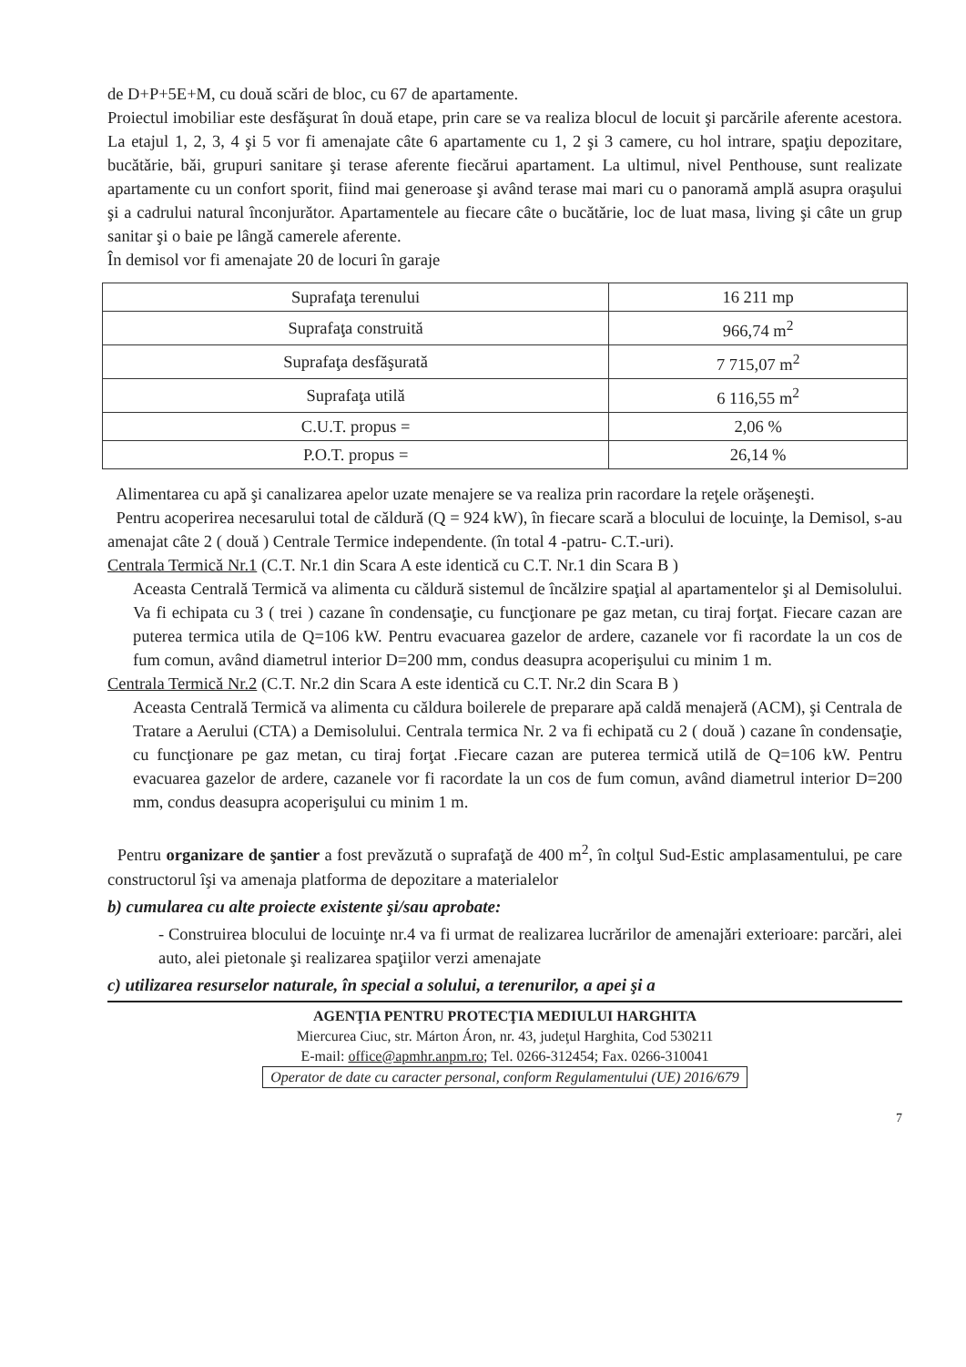de D+P+5E+M, cu două scări de bloc, cu 67 de apartamente.
Proiectul imobiliar este desfăşurat în două etape, prin care se va realiza blocul de locuit şi parcările aferente acestora. La etajul 1, 2, 3, 4 şi 5 vor fi amenajate câte 6 apartamente cu 1, 2 şi 3 camere, cu hol intrare, spaţiu depozitare, bucătărie, băi, grupuri sanitare şi terase aferente fiecărui apartament. La ultimul, nivel Penthouse, sunt realizate apartamente cu un confort sporit, fiind mai generoase şi având terase mai mari cu o panoramă amplă asupra oraşului şi a cadrului natural înconjurător. Apartamentele au fiecare câte o bucătărie, loc de luat masa, living şi câte un grup sanitar şi o baie pe lângă camerele aferente.
În demisol vor fi amenajate 20 de locuri în garaje
| Suprafaţa terenului | 16 211 mp |
| Suprafaţa construită | 966,74 m<sup>2</sup> |
| Suprafaţa desfăşurată | 7 715,07 m<sup>2</sup> |
| Suprafaţa utilă | 6 116,55 m<sup>2</sup> |
| C.U.T. propus = | 2,06 % |
| P.O.T. propus = | 26,14 % |
Alimentarea cu apă şi canalizarea apelor uzate menajere se va realiza prin racordare la reţele orăşeneşti.
Pentru acoperirea necesarului total de căldură (Q = 924 kW), în fiecare scară a blocului de locuinţe, la Demisol, s-au amenajat câte 2 ( două ) Centrale Termice independente. (în total 4 -patru- C.T.-uri).
Centrala Termică Nr.1 (C.T. Nr.1 din Scara A este identică cu C.T. Nr.1 din Scara B )
Aceasta Centrală Termică va alimenta cu căldură sistemul de încălzire spaţial al apartamentelor şi al Demisolului. Va fi echipata cu 3 ( trei ) cazane în condensaţie, cu funcţionare pe gaz metan, cu tiraj forţat. Fiecare cazan are puterea termica utila de Q=106 kW. Pentru evacuarea gazelor de ardere, cazanele vor fi racordate la un cos de fum comun, având diametrul interior D=200 mm, condus deasupra acoperişului cu minim 1 m.
Centrala Termică Nr.2 (C.T. Nr.2 din Scara A este identică cu C.T. Nr.2 din Scara B )
Aceasta Centrală Termică va alimenta cu căldura boilerele de preparare apă caldă menajeră (ACM), şi Centrala de Tratare a Aerului (CTA) a Demisolului. Centrala termica Nr. 2 va fi echipată cu 2 ( două ) cazane în condensaţie, cu funcţionare pe gaz metan, cu tiraj forţat .Fiecare cazan are puterea termică utilă de Q=106 kW. Pentru evacuarea gazelor de ardere, cazanele vor fi racordate la un cos de fum comun, având diametrul interior D=200 mm, condus deasupra acoperişului cu minim 1 m.
Pentru organizare de şantier a fost prevăzută o suprafaţă de 400 m<sup>2</sup>, în colţul Sud-Estic amplasamentului, pe care constructorul îşi va amenaja platforma de depozitare a materialelor
b) cumularea cu alte proiecte existente şi/sau aprobate:
- Construirea blocului de locuinţe nr.4 va fi urmat de realizarea lucrărilor de amenajări exterioare: parcări, alei auto, alei pietonale şi realizarea spaţiilor verzi amenajate
c) utilizarea resurselor naturale, în special a solului, a terenurilor, a apei şi a
AGENŢIA PENTRU PROTECŢIA MEDIULUI HARGHITA
Miercurea Ciuc, str. Márton Áron, nr. 43, judeţul Harghita, Cod 530211
E-mail: office@apmhr.anpm.ro; Tel. 0266-312454; Fax. 0266-310041
Operator de date cu caracter personal, conform Regulamentului (UE) 2016/679
7